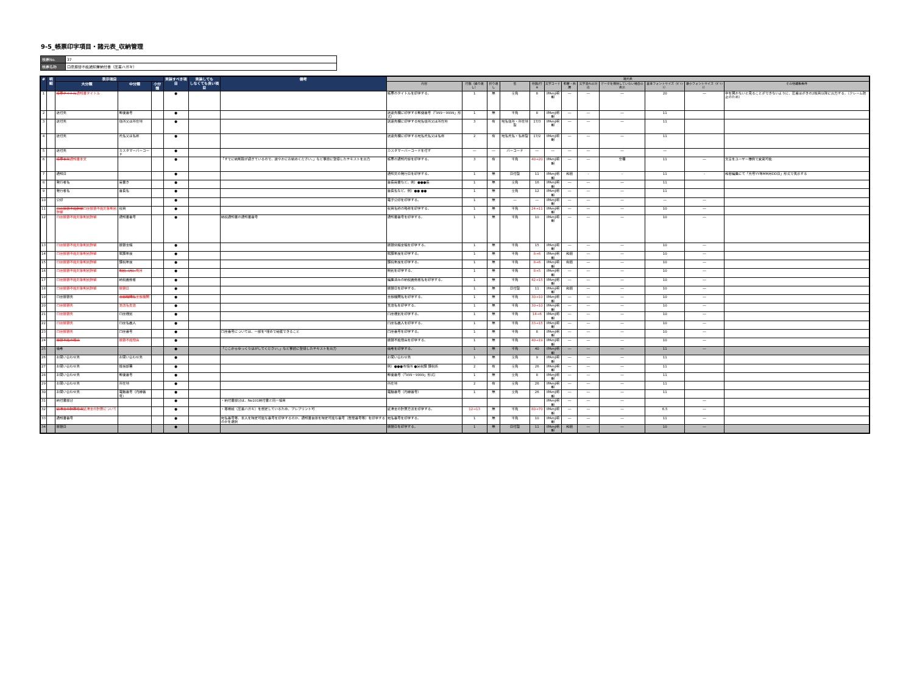9-5_帳票印字項目・諸元表_収納管理
| 帳票No. | 37 |
| 帳票名称 | 口座振替不能通知兼納付書（圧着ハガキ） |
| # | 明細 | 表示項目 | | | 実装すべき項目 | 実装しても しなくても良い項目 | 備考 | 諸元表 | | | | | | | | | | | |
| --- | --- | --- | --- | --- | --- | --- | --- | --- | --- | --- | --- | --- | --- | --- | --- | --- | --- | --- | --- |
| | | 大分類 | 中分類 | 小分類 | | | | 内容 | 行数（繰り返し） | 折り返し | 型 | 桁数/行※ | 文字コード | 和暦・西暦 | 文字溢れの対応 | データを保持していない場合の表示 | 基本フォントサイズ（ﾎﾟｲﾝﾄ） | 最小フォントサイズ（ﾎﾟｲﾝﾄ） | その他編集条件 |
| 1 | | 帳票タイトル 通知書タイトル | | | ● | | | 帳票のタイトルを印字する。 | 1 | 無 | 全角 | 8 | IPAmj明朝 | ― | ― | ― | 20 | ― | 中を開かないと見ることができないように、圧着はがきの2枚目以降に出力する。（クレーム防止のため） |
| 2 | | 送付先 | 郵便番号 | | ● | | | 送達先欄に印字する郵便番号（「999－9999」形式） | 1 | 無 | 半角 | 8 | IPAmj明朝 | ― | ― | ― | 11 | | |
| 3 | | 送付先 | 住所又は所在地 | | ● | | | 送達先欄に印字する宛名住所又は所在地 | 3 | 有 | 宛名住所・所在地型 | 17/3 | IPAmj明朝 | ― | ― | ― | 11 | | |
| 4 | | 送付先 | 氏名又は名称 | | ● | | | 送達先欄に印字する宛名氏名又は名称 | 2 | 有 | 宛名氏名・名称型 | 17/2 | IPAmj明朝 | ― | ― | ― | 11 | | |
| 5 | | 送付先 | カスタマーバーコード | | ● | | | カスタマーバーコードを付す | ― | ― | バーコード | ― | ― | ― | ― | ― | ― | | |
| 6 | | 帳票本文 通知書本文 | | | ● | | 「すでに納期限が過ぎているので、速やかにお納めください。」など事前に登録したテキストを出力 | 帳票の通知内容を印字する。 | 3 | 有 | 半角 | 40→20 | IPAmj明朝 | ― | ― | 空欄 | 11 | ― | 文言をユーザー様側で変更可能 |
| 7 | | 通知日 | | | ● | | | 通知文の発行日を印字する。 | 1 | 無 | 日付型 | 11 | IPAmj明朝 | 和暦 | - | - | 11 | - | 和暦編集にて「元号YY年MM月DD日」形式で表示する |
| 8 | | 発行者名 | 肩書き | | ● | | | 首長肩書など。例）●●●長 | 1 | 無 | 全角 | 16 | IPAmj明朝 | ― | ― | ― | 11 | | |
| 9 | | 発行者名 | 首長名 | | ● | | | 首長名など。例）●● ●● | 1 | 無 | 全角 | 12 | IPAmj明朝 | ― | ― | ― | 11 | | |
| 10 | | 公印 | | | ● | | | 電子公印を印字する。 | 1 | 無 | ― | ― | IPAmj明朝 | ― | ― | ― | ― | ― | |
| 11 | | 口座振替不能詳細 口座振替不能対象期別詳細 | 税目 | | ● | | | 税目名称の略称を印字する。 | 1 | 無 | 半角 | 24→11 | IPAmj明朝 | ― | ― | ― | 10 | ― | |
| 12 | | 口座振替不能対象期別詳細 | 通知書番号 | | ● | | 納税通知書の通知書番号 | 通知書番号を印字する。 | 1 | 無 | 半角 | 10 | IPAmj明朝 | ― | ― | ― | 10 | ― | |
| 13 | | 口座振替不能対象期別詳細 | 振替金額 | | ● | | | 振替依頼金額を印字する。 | 1 | 無 | 半角 | 15 | IPAmj明朝 | ― | ― | ― | 10 | ― | |
| 14 | | 口座振替不能対象期別詳細 | 賦課年度 | | ● | | | 賦課年度を印字する。 | 1 | 無 | 半角 | 8→6 | IPAmj明朝 | 和暦 | ― | ― | 10 | ― | |
| 15 | | 口座振替不能対象期別詳細 | 課税年度 | | ● | | | 課税年度を印字する。 | 1 | 無 | 半角 | 8→6 | IPAmj明朝 | 和暦 | ― | ― | 10 | ― | |
| 16 | | 口座振替不能対象期別詳細 | 期別（月） 期月 | | ● | | | 期別を印字する。 | 1 | 無 | 半角 | 8→5 | IPAmj明朝 | ― | ― | ― | 10 | ― | |
| 17 | | 口座振替不能対象期別詳細 | 納税義務者 | | ● | | | 編集済みの納税義務者名を印字する。 | 1 | 無 | 半角 | 42→15 | IPAmj明朝 | ― | ― | ― | 10 | ― | |
| 18 | | 口座振替不能対象期別詳細 | 振替日 | | ● | | | 振替日を印字する。 | 1 | 無 | 日付型 | 11 | IPAmj明朝 | 和暦 | ― | ― | 10 | ― | |
| 19 | | 口座振替先 | 金融機関名 金融機関 | | ● | | | 金融機関名を印字する。 | 1 | 無 | 半角 | 30→10 | IPAmj明朝 | ― | ― | ― | 10 | ― | |
| 20 | | 口座振替先 | 支店名支店 | | ● | | | 支店名を印字する。 | 1 | 無 | 半角 | 30→10 | IPAmj明朝 | ― | ― | ― | 10 | ― | |
| 21 | | 口座振替先 | 口座種別 | | ● | | | 口座種別を印字する。 | 1 | 無 | 半角 | 14→6 | IPAmj明朝 | ― | ― | ― | 10 | ― | |
| 22 | | 口座振替先 | 口座名義人 | | ● | | | 口座名義人を印字する。 | 1 | 無 | 半角 | 33→15 | IPAmj明朝 | ― | ― | ― | 10 | ― | |
| 23 | | 口座振替先 | 口座番号 | | ● | | 口座番号については、一部を*埋めで秘匿できること | 口座番号を印字する。 | 1 | 無 | 半角 | 8 | IPAmj明朝 | ― | ― | ― | 10 | ― | |
| 24 | | 振替不能の理由 | 振替不能理由 | | ● | | | 振替不能理由を印字する。 | 1 | 無 | 半角 | 40→19 | IPAmj明朝 | ― | ― | ― | 10 | ― | |
| 25 | | 備考 | | | ● | | 「ここからゆっくりはがしてください。」など事前に登録したテキストを出力 | 備考を印字する。 | 1 | 無 | 半角 | 40 | IPAmj明朝 | ― | ― | ― | 11 | ― | |
| 26 | | お問い合わせ先 | お問い合わせ先 | | ● | | | お問い合わせ先 | 1 | 無 | 全角 | 9 | IPAmj明朝 | ― | ― | ― | 11 | | |
| 27 | | お問い合わせ先 | 担当部署 | | ● | | | 例）●●●市役所 ●民税課 課税係 | 2 | 有 | 全角 | 26 | IPAmj明朝 | ― | ― | ― | 11 | | |
| 28 | | お問い合わせ先 | 郵便番号 | | ● | | | 郵便番号（「999－9999」形式） | 1 | 無 | 全角 | 8 | IPAmj明朝 | ― | ― | ― | 11 | | |
| 29 | | お問い合わせ先 | 所在地 | | ● | | | 所在地 | 2 | 有 | 全角 | 26 | IPAmj明朝 | ― | ― | ― | 11 | | |
| 30 | | お問い合わせ先 | 電話番号（内線番号） | | ● | | | 電話番号（内線番号） | 1 | 無 | 全角 | 26 | IPAmj明朝 | ― | ― | ― | 11 | | |
| 31 | | 納付書部分 | | | ● | | ・納付書部分は、No101納付書と同一項目 | | | | | | IPAmj明朝 | ― | ― | ― | | ― | |
| 32 | | 延滞金の計算方法 延滞金の計算について | | | ● | | ・専用紙（圧着ハガキ）を想定しているため、プレプリント可 | 延滞金の計算方法を印字する。 | 12→13 | 無 | 半角 | 80→70 | IPAmj明朝 | ― | ― | ― | 6.5 | ― | |
| 33 | | 通知書番号 | | | ● | | 宛名番号等、本人を特定可能な番号を印字するのか、通知書自体を特定可能な番号（整理番号等）を印字するのかを選択 | 宛名番号を印字する。 | 1 | 無 | 半角 | 10 | IPAmj明朝 | ― | ― | ― | 11 | ― | |
| 34 | | 振替日 | | | ● | | | 振替日を印字する。 | 1 | 無 | 日付型 | 11 | IPAmj明朝 | 和暦 | ― | ― | 10 | ― | |